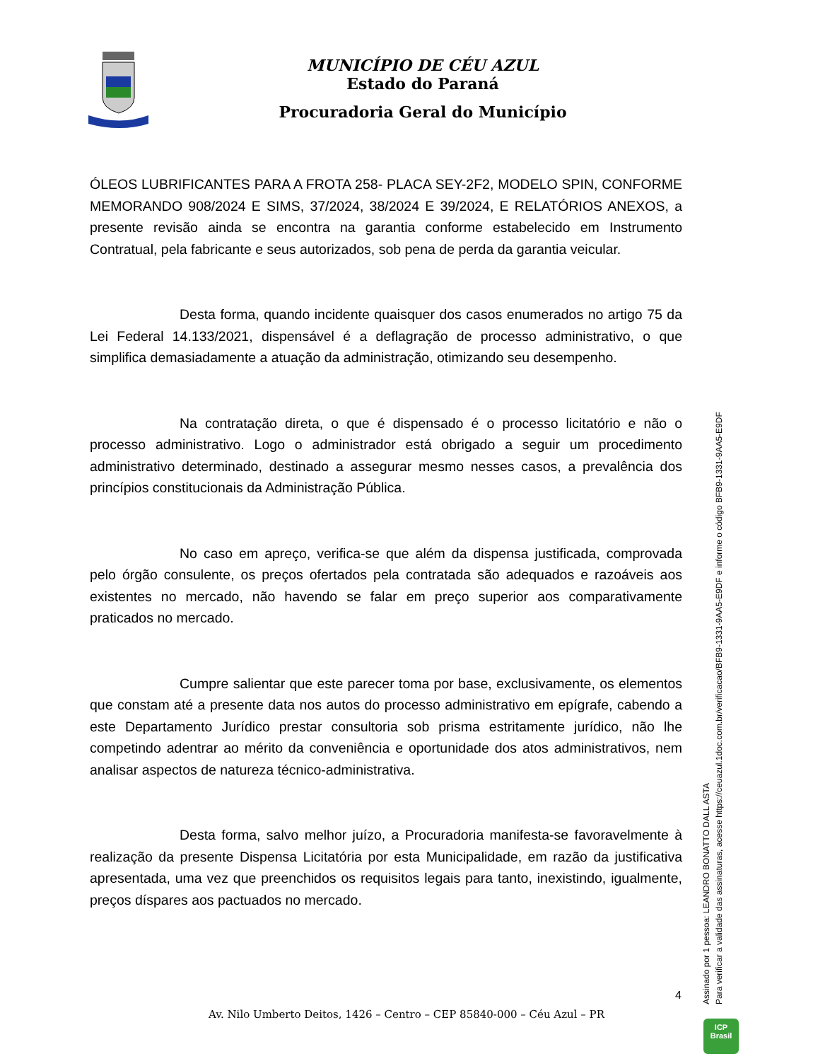MUNICÍPIO DE CÉU AZUL
Estado do Paraná
Procuradoria Geral do Município
ÓLEOS LUBRIFICANTES PARA A FROTA 258- PLACA SEY-2F2, MODELO SPIN, CONFORME MEMORANDO 908/2024 E SIMS, 37/2024, 38/2024 E 39/2024, E RELATÓRIOS ANEXOS, a presente revisão ainda se encontra na garantia conforme estabelecido em Instrumento Contratual, pela fabricante e seus autorizados, sob pena de perda da garantia veicular.
Desta forma, quando incidente quaisquer dos casos enumerados no artigo 75 da Lei Federal 14.133/2021, dispensável é a deflagração de processo administrativo, o que simplifica demasiadamente a atuação da administração, otimizando seu desempenho.
Na contratação direta, o que é dispensado é o processo licitatório e não o processo administrativo. Logo o administrador está obrigado a seguir um procedimento administrativo determinado, destinado a assegurar mesmo nesses casos, a prevalência dos princípios constitucionais da Administração Pública.
No caso em apreço, verifica-se que além da dispensa justificada, comprovada pelo órgão consulente, os preços ofertados pela contratada são adequados e razoáveis aos existentes no mercado, não havendo se falar em preço superior aos comparativamente praticados no mercado.
Cumpre salientar que este parecer toma por base, exclusivamente, os elementos que constam até a presente data nos autos do processo administrativo em epígrafe, cabendo a este Departamento Jurídico prestar consultoria sob prisma estritamente jurídico, não lhe competindo adentrar ao mérito da conveniência e oportunidade dos atos administrativos, nem analisar aspectos de natureza técnico-administrativa.
Desta forma, salvo melhor juízo, a Procuradoria manifesta-se favoravelmente à realização da presente Dispensa Licitatória por esta Municipalidade, em razão da justificativa apresentada, uma vez que preenchidos os requisitos legais para tanto, inexistindo, igualmente, preços díspares aos pactuados no mercado.
4
Av. Nilo Umberto Deitos, 1426 – Centro – CEP 85840-000 – Céu Azul – PR
Assinado por 1 pessoa: LEANDRO BONATTO DALL ASTA
Para verificar a validade das assinaturas, acesse https://ceuazul.1doc.com.br/verificacao/BFB9-1331-9AA5-E9DF e informe o código BFB9-1331-9AA5-E9DF
ICP
Brasil